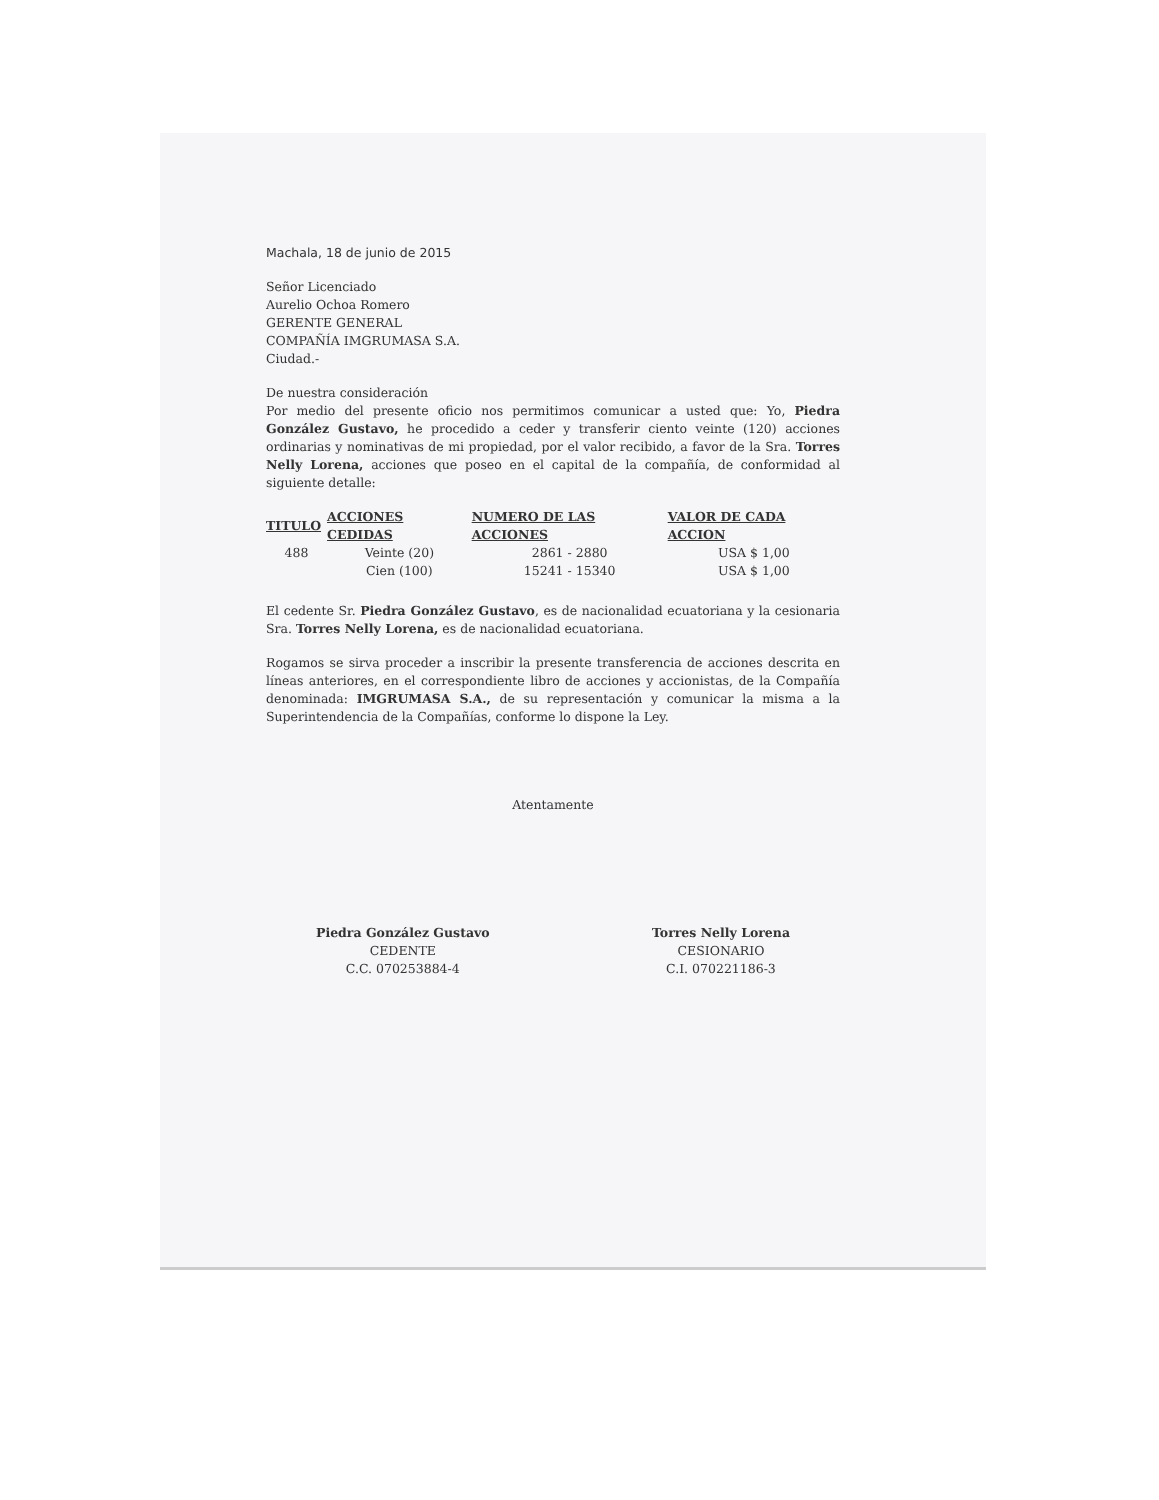Machala, 18 de junio de 2015
Señor Licenciado
Aurelio Ochoa Romero
GERENTE GENERAL
COMPAÑÍA IMGRUMASA S.A.
Ciudad.-
De nuestra consideración
Por medio del presente oficio nos permitimos comunicar a usted que: Yo, Piedra González Gustavo, he procedido a ceder y transferir ciento veinte (120) acciones ordinarias y nominativas de mi propiedad, por el valor recibido, a favor de la Sra. Torres Nelly Lorena, acciones que poseo en el capital de la compañía, de conformidad al siguiente detalle:
| TITULO | ACCIONES CEDIDAS | NUMERO DE LAS ACCIONES | VALOR DE CADA ACCION |
| --- | --- | --- | --- |
| 488 | Veinte (20) | 2861 - 2880 | USA $ 1,00 |
| | Cien (100) | 15241 - 15340 | USA $ 1,00 |
El cedente Sr. Piedra González Gustavo, es de nacionalidad ecuatoriana y la cesionaria Sra. Torres Nelly Lorena, es de nacionalidad ecuatoriana.
Rogamos se sirva proceder a inscribir la presente transferencia de acciones descrita en líneas anteriores, en el correspondiente libro de acciones y accionistas, de la Compañía denominada: IMGRUMASA S.A., de su representación y comunicar la misma a la Superintendencia de la Compañías, conforme lo dispone la Ley.
Atentamente
Piedra González Gustavo
CEDENTE
C.C. 070253884-4
Torres Nelly Lorena
CESIONARIO
C.I. 070221186-3